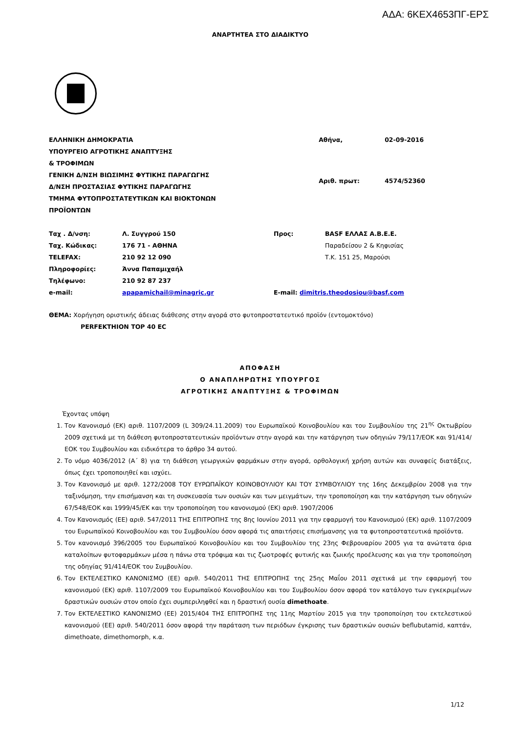ΑΔΑ: 6ΚΕΧ4653ΠΓ-ΕΡΣ
ΑΝΑΡΤΗΤΕΑ ΣΤΟ ΔΙΑΔΙΚΤΥΟ
ΕΛΛΗΝΙΚΗ ΔΗΜΟΚΡΑΤΙΑ
ΥΠΟΥΡΓΕΙΟ ΑΓΡΟΤΙΚΗΣ ΑΝΑΠΤΥΞΗΣ
& ΤΡΟΦΙΜΩΝ
ΓΕΝΙΚΗ Δ/ΝΣΗ ΒΙΩΣΙΜΗΣ ΦΥΤΙΚΗΣ ΠΑΡΑΓΩΓΗΣ
Δ/ΝΣΗ ΠΡΟΣΤΑΣΙΑΣ ΦΥΤΙΚΗΣ ΠΑΡΑΓΩΓΗΣ
ΤΜΗΜΑ ΦΥΤΟΠΡΟΣΤΑΤΕΥΤΙΚΩΝ ΚΑΙ ΒΙΟΚΤΟΝΩΝ
ΠΡΟΪΟΝΤΩΝ
| Αθήνα, | 02-09-2016 |
| Αριθ. πρωτ: | 4574/52360 |
| Ταχ . Δ/νση: | Λ. Συγγρού 150 | Προς: | BASF ΕΛΛΑΣ Α.Β.Ε.Ε. |
| Ταχ. Κώδικας: | 176 71 - ΑΘΗΝΑ | | Παραδείσου 2 & Κηφισίας |
| TELEFAX: | 210 92 12 090 | | Τ.Κ. 151 25, Μαρούσι |
| Πληροφορίες: | Άννα Παπαμιχαήλ | | |
| Τηλέφωνο: | 210 92 87 237 | | |
| e-mail: | apapamichail@minagric.gr | E-mail: dimitris.theodosiou@basf.com | |
ΘΕΜΑ: Χορήγηση οριστικής άδειας διάθεσης στην αγορά στο φυτοπροστατευτικό προϊόν (εντομοκτόνο)
PERFEKTHION TOP 40 EC
ΑΠΟΦΑΣΗ
Ο ΑΝΑΠΛΗΡΩΤΗΣ ΥΠΟΥΡΓΟΣ
ΑΓΡΟΤΙΚΗΣ ΑΝΑΠΤΥΞΗΣ & ΤΡΟΦΙΜΩΝ
Έχοντας υπόψη
1. Τον Κανονισμό (ΕΚ) αριθ. 1107/2009 (L 309/24.11.2009) του Ευρωπαϊκού Κοινοβουλίου και του Συμβουλίου της 21<sup>ης</sup> Οκτωβρίου 2009 σχετικά με τη διάθεση φυτοπροστατευτικών προϊόντων στην αγορά και την κατάργηση των οδηγιών 79/117/ΕΟΚ και 91/414/ΕΟΚ του Συμβουλίου και ειδικότερα το άρθρο 34 αυτού.
2. Το νόμο 4036/2012 (Α΄ 8) για τη διάθεση γεωργικών φαρμάκων στην αγορά, ορθολογική χρήση αυτών και συναφείς διατάξεις, όπως έχει τροποποιηθεί και ισχύει.
3. Τον Κανονισμό με αριθ. 1272/2008 ΤΟΥ ΕΥΡΩΠΑΪΚΟΥ ΚΟΙΝΟΒΟΥΛΙΟΥ ΚΑΙ ΤΟΥ ΣΥΜΒΟΥΛΙΟΥ της 16ης Δεκεμβρίου 2008 για την ταξινόμηση, την επισήμανση και τη συσκευασία των ουσιών και των μειγμάτων, την τροποποίηση και την κατάργηση των οδηγιών 67/548/ΕΟΚ και 1999/45/ΕΚ και την τροποποίηση του κανονισμού (ΕΚ) αριθ. 1907/2006
4. Τον Κανονισμός (ΕΕ) αριθ. 547/2011 ΤΗΣ ΕΠΙΤΡΟΠΗΣ της 8ης Ιουνίου 2011 για την εφαρμογή του Κανονισμού (ΕΚ) αριθ. 1107/2009 του Ευρωπαϊκού Κοινοβουλίου και του Συμβουλίου όσον αφορά τις απαιτήσεις επισήμανσης για τα φυτοπροστατευτικά προϊόντα.
5. Τον κανονισμό 396/2005 του Ευρωπαϊκού Κοινοβουλίου και του Συμβουλίου της 23ης Φεβρουαρίου 2005 για τα ανώτατα όρια καταλοίπων φυτοφαρμάκων μέσα η πάνω στα τρόφιμα και τις ζωοτροφές φυτικής και ζωικής προέλευσης και για την τροποποίηση της οδηγίας 91/414/ΕΟΚ του Συμβουλίου.
6. Τον ΕΚΤΕΛΕΣΤΙΚΟ ΚΑΝΟΝΙΣΜΟ (ΕΕ) αριθ. 540/2011 ΤΗΣ ΕΠΙΤΡΟΠΗΣ της 25ης Μαΐου 2011 σχετικά με την εφαρμογή του κανονισμού (ΕΚ) αριθ. 1107/2009 του Ευρωπαϊκού Κοινοβουλίου και του Συμβουλίου όσον αφορά τον κατάλογο των εγκεκριμένων δραστικών ουσιών στον οποίο έχει συμπεριληφθεί και η δραστική ουσία dimethoate.
7. Τον ΕΚΤΕΛΕΣΤΙΚΟ ΚΑΝΟΝΙΣΜΟ (ΕΕ) 2015/404 ΤΗΣ ΕΠΙΤΡΟΠΗΣ της 11ης Μαρτίου 2015 για την τροποποίηση του εκτελεστικού κανονισμού (ΕΕ) αριθ. 540/2011 όσον αφορά την παράταση των περιόδων έγκρισης των δραστικών ουσιών beflubutamid, καπτάν, dimethoate, dimethomorph, κ.α.
1/12